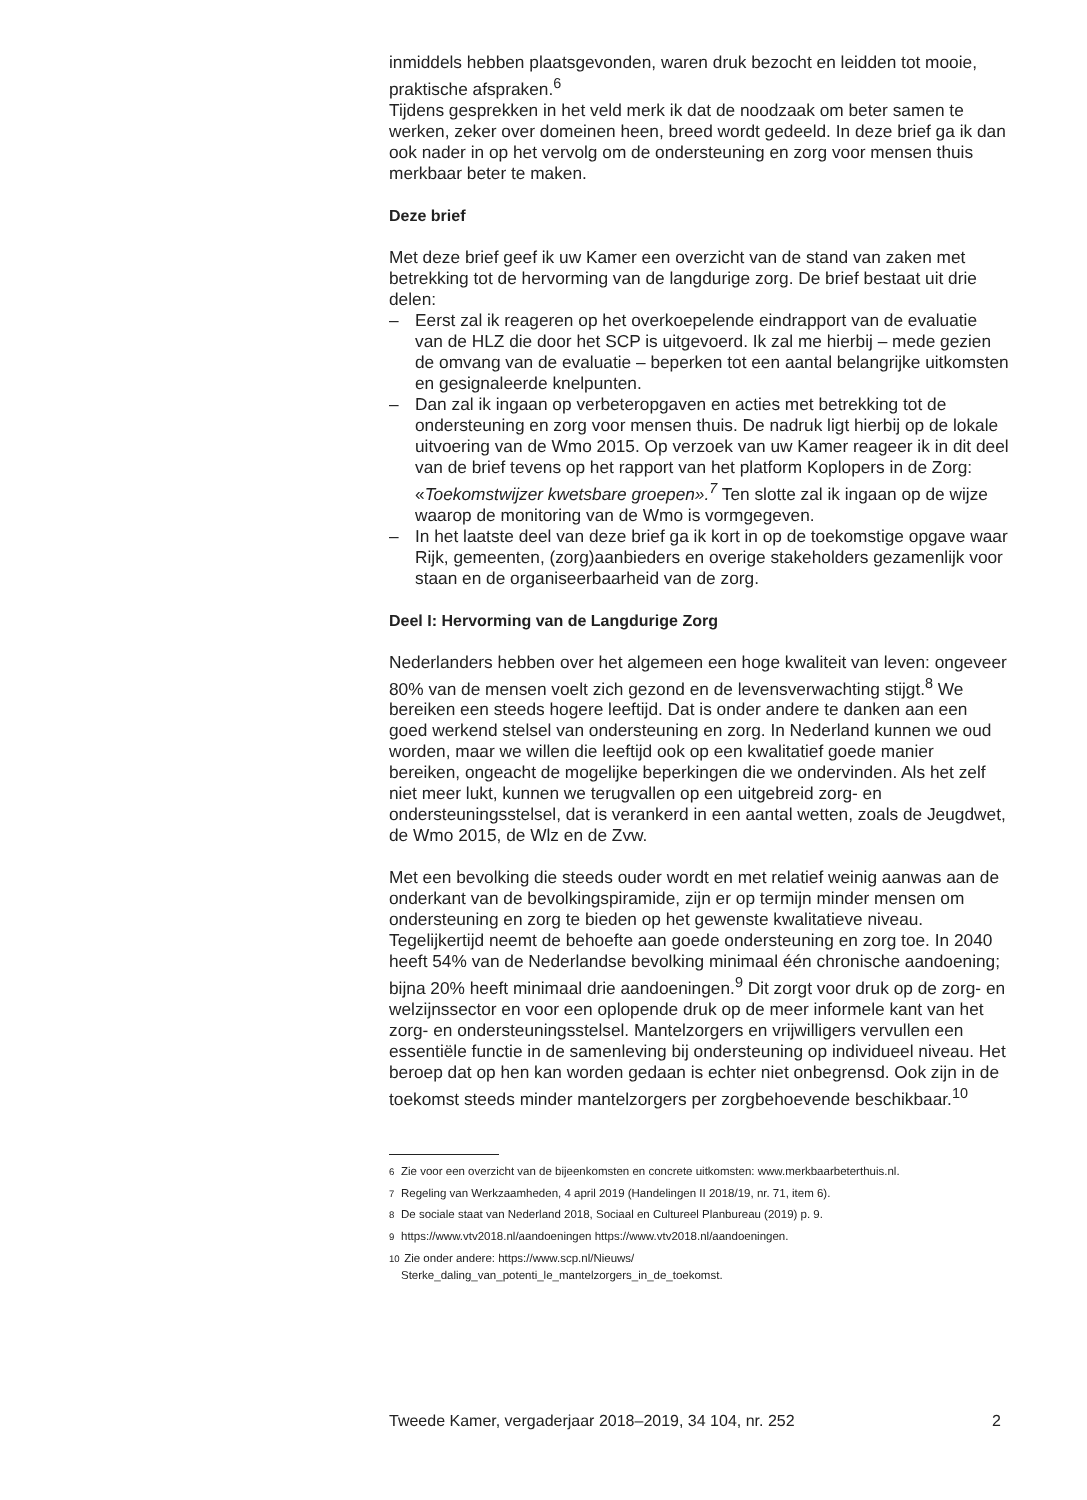inmiddels hebben plaatsgevonden, waren druk bezocht en leidden tot mooie, praktische afspraken.<sup>6</sup>
Tijdens gesprekken in het veld merk ik dat de noodzaak om beter samen te werken, zeker over domeinen heen, breed wordt gedeeld. In deze brief ga ik dan ook nader in op het vervolg om de ondersteuning en zorg voor mensen thuis merkbaar beter te maken.
Deze brief
Met deze brief geef ik uw Kamer een overzicht van de stand van zaken met betrekking tot de hervorming van de langdurige zorg. De brief bestaat uit drie delen:
– Eerst zal ik reageren op het overkoepelende eindrapport van de evaluatie van de HLZ die door het SCP is uitgevoerd. Ik zal me hierbij – mede gezien de omvang van de evaluatie – beperken tot een aantal belangrijke uitkomsten en gesignaleerde knelpunten.
– Dan zal ik ingaan op verbeteropgaven en acties met betrekking tot de ondersteuning en zorg voor mensen thuis. De nadruk ligt hierbij op de lokale uitvoering van de Wmo 2015. Op verzoek van uw Kamer reageer ik in dit deel van de brief tevens op het rapport van het platform Koplopers in de Zorg: «Toekomstwijzer kwetsbare groepen».<sup>7</sup> Ten slotte zal ik ingaan op de wijze waarop de monitoring van de Wmo is vormgegeven.
– In het laatste deel van deze brief ga ik kort in op de toekomstige opgave waar Rijk, gemeenten, (zorg)aanbieders en overige stakeholders gezamenlijk voor staan en de organiseerbaarheid van de zorg.
Deel I: Hervorming van de Langdurige Zorg
Nederlanders hebben over het algemeen een hoge kwaliteit van leven: ongeveer 80% van de mensen voelt zich gezond en de levensverwachting stijgt.<sup>8</sup> We bereiken een steeds hogere leeftijd. Dat is onder andere te danken aan een goed werkend stelsel van ondersteuning en zorg. In Nederland kunnen we oud worden, maar we willen die leeftijd ook op een kwalitatief goede manier bereiken, ongeacht de mogelijke beperkingen die we ondervinden. Als het zelf niet meer lukt, kunnen we terugvallen op een uitgebreid zorg- en ondersteuningsstelsel, dat is verankerd in een aantal wetten, zoals de Jeugdwet, de Wmo 2015, de Wlz en de Zvw.
Met een bevolking die steeds ouder wordt en met relatief weinig aanwas aan de onderkant van de bevolkingspiramide, zijn er op termijn minder mensen om ondersteuning en zorg te bieden op het gewenste kwalitatieve niveau. Tegelijkertijd neemt de behoefte aan goede ondersteuning en zorg toe. In 2040 heeft 54% van de Nederlandse bevolking minimaal één chronische aandoening; bijna 20% heeft minimaal drie aandoeningen.<sup>9</sup> Dit zorgt voor druk op de zorg- en welzijnssector en voor een oplopende druk op de meer informele kant van het zorg- en ondersteuningsstelsel. Mantelzorgers en vrijwilligers vervullen een essentiële functie in de samenleving bij ondersteuning op individueel niveau. Het beroep dat op hen kan worden gedaan is echter niet onbegrensd. Ook zijn in de toekomst steeds minder mantelzorgers per zorgbehoevende beschikbaar.<sup>10</sup>
<sup>6</sup> Zie voor een overzicht van de bijeenkomsten en concrete uitkomsten: www.merkbaarbeterthuis.nl.
<sup>7</sup> Regeling van Werkzaamheden, 4 april 2019 (Handelingen II 2018/19, nr. 71, item 6).
<sup>8</sup> De sociale staat van Nederland 2018, Sociaal en Cultureel Planbureau (2019) p. 9.
<sup>9</sup> https://www.vtv2018.nl/aandoeningen https://www.vtv2018.nl/aandoeningen.
<sup>10</sup> Zie onder andere: https://www.scp.nl/Nieuws/
Sterke_daling_van_potenti_le_mantelzorgers_in_de_toekomst.
Tweede Kamer, vergaderjaar 2018–2019, 34 104, nr. 252 2